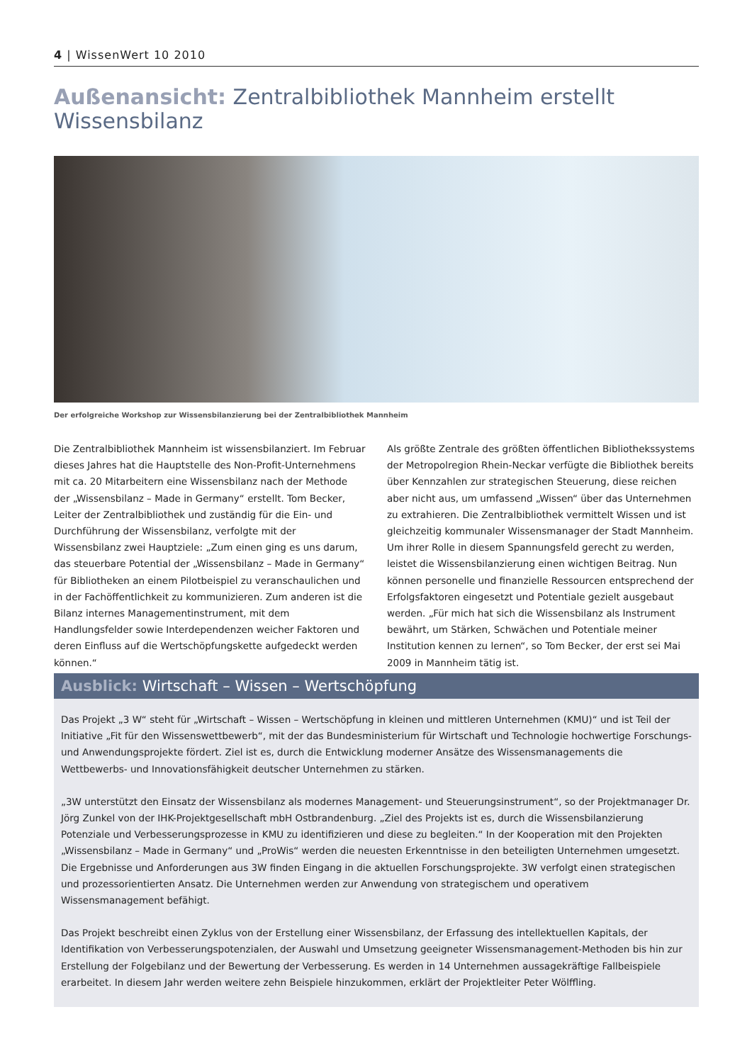4 | WissenWert 10 2010
Außenansicht: Zentralbibliothek Mannheim erstellt Wissensbilanz
Der erfolgreiche Workshop zur Wissensbilanzierung bei der Zentralbibliothek Mannheim
Die Zentralbibliothek Mannheim ist wissensbilanziert. Im Februar dieses Jahres hat die Hauptstelle des Non-Profit-Unternehmens mit ca. 20 Mitarbeitern eine Wissensbilanz nach der Methode der „Wissensbilanz – Made in Germany“ erstellt. Tom Becker, Leiter der Zentralbibliothek und zuständig für die Ein- und Durchführung der Wissensbilanz, verfolgte mit der Wissensbilanz zwei Hauptziele: „Zum einen ging es uns darum, das steuerbare Potential der „Wissensbilanz – Made in Germany“ für Bibliotheken an einem Pilotbeispiel zu veranschaulichen und in der Fachöffentlichkeit zu kommunizieren. Zum anderen ist die Bilanz internes Managementinstrument, mit dem Handlungsfelder sowie Interdependenzen weicher Faktoren und deren Einfluss auf die Wertschöpfungskette aufgedeckt werden können.“
Als größte Zentrale des größten öffentlichen Bibliothekssystems der Metropolregion Rhein-Neckar verfügte die Bibliothek bereits über Kennzahlen zur strategischen Steuerung, diese reichen aber nicht aus, um umfassend „Wissen“ über das Unternehmen zu extrahieren. Die Zentralbibliothek vermittelt Wissen und ist gleichzeitig kommunaler Wissensmanager der Stadt Mannheim. Um ihrer Rolle in diesem Spannungsfeld gerecht zu werden, leistet die Wissensbilanzierung einen wichtigen Beitrag. Nun können personelle und finanzielle Ressourcen entsprechend der Erfolgsfaktoren eingesetzt und Potentiale gezielt ausgebaut werden. „Für mich hat sich die Wissensbilanz als Instrument bewährt, um Stärken, Schwächen und Potentiale meiner Institution kennen zu lernen“, so Tom Becker, der erst sei Mai 2009 in Mannheim tätig ist.
Ausblick: Wirtschaft – Wissen – Wertschöpfung
Das Projekt „3 W“ steht für „Wirtschaft – Wissen – Wertschöpfung in kleinen und mittleren Unternehmen (KMU)“ und ist Teil der Initiative „Fit für den Wissenswettbewerb“, mit der das Bundesministerium für Wirtschaft und Technologie hochwertige Forschungs- und Anwendungsprojekte fördert. Ziel ist es, durch die Entwicklung moderner Ansätze des Wissensmanagements die Wettbewerbs- und Innovationsfähigkeit deutscher Unternehmen zu stärken.
„3W unterstützt den Einsatz der Wissensbilanz als modernes Management- und Steuerungsinstrument“, so der Projektmanager Dr. Jörg Zunkel von der IHK-Projektgesellschaft mbH Ostbrandenburg. „Ziel des Projekts ist es, durch die Wissensbilanzierung Potenziale und Verbesserungsprozesse in KMU zu identifizieren und diese zu begleiten.“ In der Kooperation mit den Projekten „Wissensbilanz – Made in Germany“ und „ProWis“ werden die neuesten Erkenntnisse in den beteiligten Unternehmen umgesetzt. Die Ergebnisse und Anforderungen aus 3W finden Eingang in die aktuellen Forschungsprojekte. 3W verfolgt einen strategischen und prozessorientierten Ansatz. Die Unternehmen werden zur Anwendung von strategischem und operativem Wissensmanagement befähigt.
Das Projekt beschreibt einen Zyklus von der Erstellung einer Wissensbilanz, der Erfassung des intellektuellen Kapitals, der Identifikation von Verbesserungspotenzialen, der Auswahl und Umsetzung geeigneter Wissensmanagement-Methoden bis hin zur Erstellung der Folgebilanz und der Bewertung der Verbesserung. Es werden in 14 Unternehmen aussagekräftige Fallbeispiele erarbeitet. In diesem Jahr werden weitere zehn Beispiele hinzukommen, erklärt der Projektleiter Peter Wölffling.